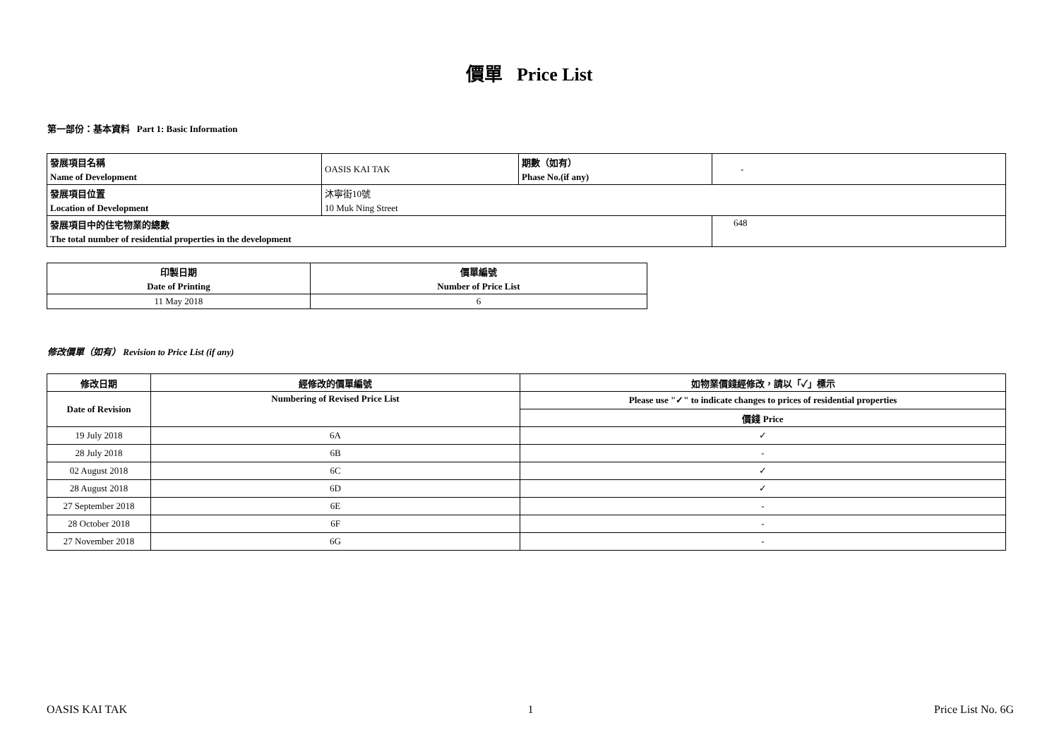價單 Price List
第一部份：基本資料 Part 1: Basic Information
| 發展項目名稱 | OASIS KAI TAK | 期數（如有） | - |
| Name of Development | | Phase No.(if any) | |
| 發展項目位置 | 沐寧街10號 | | |
| Location of Development | 10 Muk Ning Street | | |
| 發展項目中的住宅物業的總數 | | | 648 |
| The total number of residential properties in the development | | | |
| 印製日期 | 價單編號 |
| Date of Printing | Number of Price List |
| 11 May 2018 | 6 |
修改價單（如有） Revision to Price List (if any)
| 修改日期 | 經修改的價單編號 | 如物業價錢經修改，請以「✓」標示 |
| Date of Revision | Numbering of Revised Price List | Please use "✓" to indicate changes to prices of residential properties |
| | | 價錢 Price |
| 19 July 2018 | 6A | ✓ |
| 28 July 2018 | 6B | - |
| 02 August 2018 | 6C | ✓ |
| 28 August 2018 | 6D | ✓ |
| 27 September 2018 | 6E | - |
| 28 October 2018 | 6F | - |
| 27 November 2018 | 6G | - |
OASIS KAI TAK 1 Price List No. 6G